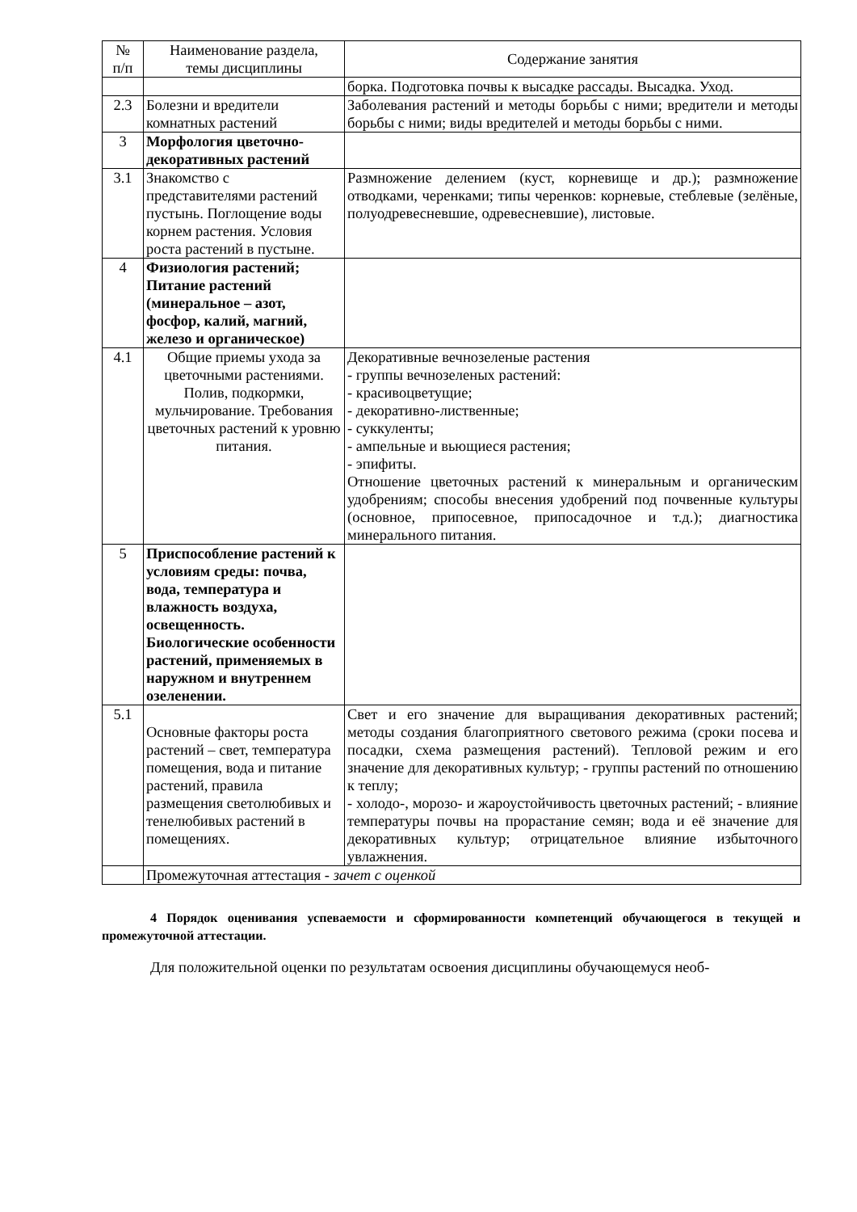| № п/п | Наименование раздела, темы дисциплины | Содержание занятия |
| --- | --- | --- |
| | | борка. Подготовка почвы к высадке рассады. Высадка. Уход. |
| 2.3 | Болезни и вредители комнатных растений | Заболевания растений и методы борьбы с ними; вредители и методы борьбы с ними; виды вредителей и методы борьбы с ними. |
| 3 | Морфология цветочно-декоративных растений | |
| 3.1 | Знакомство с представителями растений пустынь. Поглощение воды корнем растения. Условия роста растений в пустыне. | Размножение делением (куст, корневище и др.); размножение отводками, черенками; типы черенков: корневые, стеблевые (зелёные, полуодревесневшие, одревесневшие), листовые. |
| 4 | Физиология растений; Питание растений (минеральное – азот, фосфор, калий, магний, железо и органическое) | |
| 4.1 | Общие приемы ухода за цветочными растениями. Полив, подкормки, мульчирование. Требования цветочных растений к уровню питания. | Декоративные вечнозеленые растения - группы вечнозеленых растений: - красивоцветущие; - декоративно-лиственные; - суккуленты; - ампельные и вьющиеся растения; - эпифиты. Отношение цветочных растений к минеральным и органическим удобрениям; способы внесения удобрений под почвенные культуры (основное, припосевное, припосадочное и т.д.); диагностика минерального питания. |
| 5 | Приспособление растений к условиям среды: почва, вода, температура и влажность воздуха, освещенность. Биологические особенности растений, применяемых в наружном и внутреннем озеленении. | |
| 5.1 | Основные факторы роста растений – свет, температура помещения, вода и питание растений, правила размещения светолюбивых и тенелюбивых растений в помещениях. | Свет и его значение для выращивания декоративных растений; методы создания благоприятного светового режима (сроки посева и посадки, схема размещения растений). Тепловой режим и его значение для декоративных культур; - группы растений по отношению к теплу; - холодо-, морозо- и жароустойчивость цветочных растений; - влияние температуры почвы на прорастание семян; вода и её значение для декоративных культур; отрицательное влияние избыточного увлажнения. |
| | Промежуточная аттестация - зачет с оценкой | |
4 Порядок оценивания успеваемости и сформированности компетенций обучающегося в текущей и промежуточной аттестации.
Для положительной оценки по результатам освоения дисциплины обучающемуся необ-